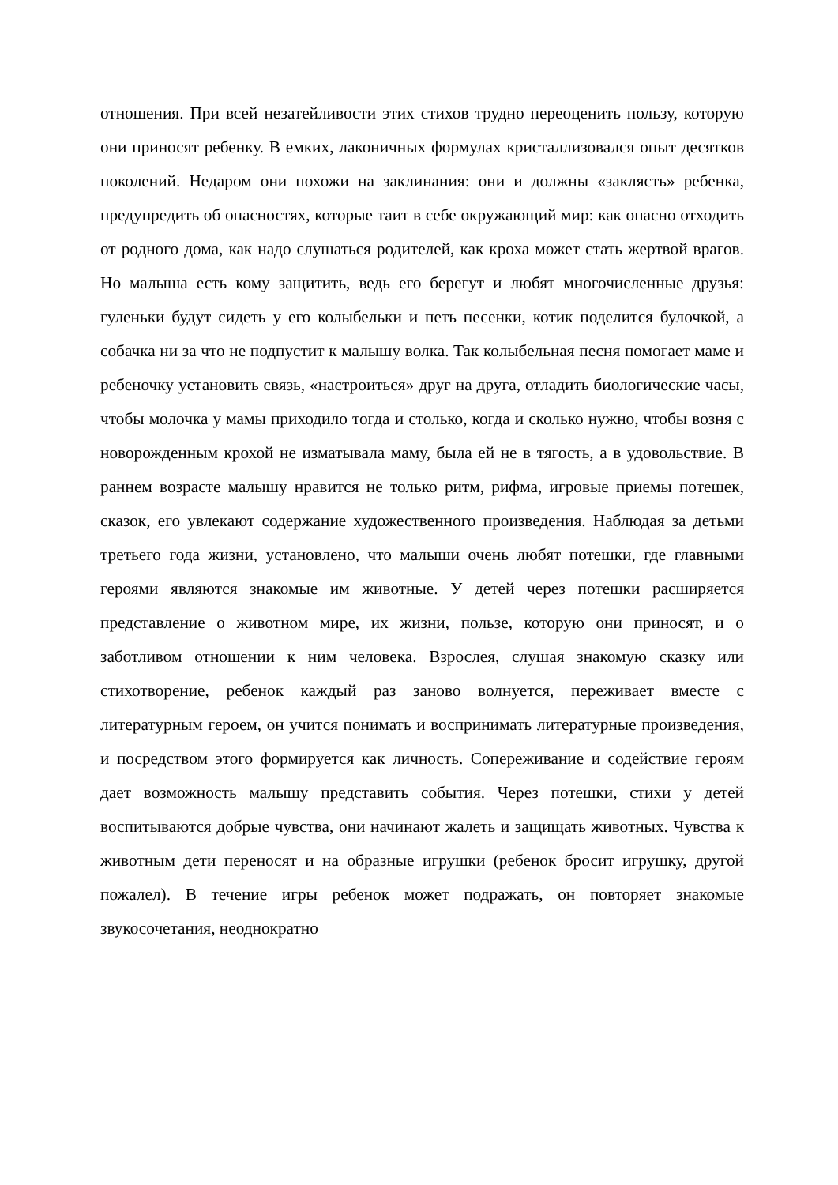отношения. При всей незатейливости этих стихов трудно переоценить пользу, которую они приносят ребенку. В емких, лаконичных формулах кристаллизовался опыт десятков поколений. Недаром они похожи на заклинания: они и должны «заклясть» ребенка, предупредить об опасностях, которые таит в себе окружающий мир: как опасно отходить от родного дома, как надо слушаться родителей, как кроха может стать жертвой врагов. Но малыша есть кому защитить, ведь его берегут и любят многочисленные друзья: гуленьки будут сидеть у его колыбельки и петь песенки, котик поделится булочкой, а собачка ни за что не подпустит к малышу волка. Так колыбельная песня помогает маме и ребеночку установить связь, «настроиться» друг на друга, отладить биологические часы, чтобы молочка у мамы приходило тогда и столько, когда и сколько нужно, чтобы возня с новорожденным крохой не изматывала маму, была ей не в тягость, а в удовольствие. В раннем возрасте малышу нравится не только ритм, рифма, игровые приемы потешек, сказок, его увлекают содержание художественного произведения. Наблюдая за детьми третьего года жизни, установлено, что малыши очень любят потешки, где главными героями являются знакомые им животные. У детей через потешки расширяется представление о животном мире, их жизни, пользе, которую они приносят, и о заботливом отношении к ним человека. Взрослея, слушая знакомую сказку или стихотворение, ребенок каждый раз заново волнуется, переживает вместе с литературным героем, он учится понимать и воспринимать литературные произведения, и посредством этого формируется как личность. Сопереживание и содействие героям дает возможность малышу представить события. Через потешки, стихи у детей воспитываются добрые чувства, они начинают жалеть и защищать животных. Чувства к животным дети переносят и на образные игрушки (ребенок бросит игрушку, другой пожалел). В течение игры ребенок может подражать, он повторяет знакомые звукосочетания, неоднократно